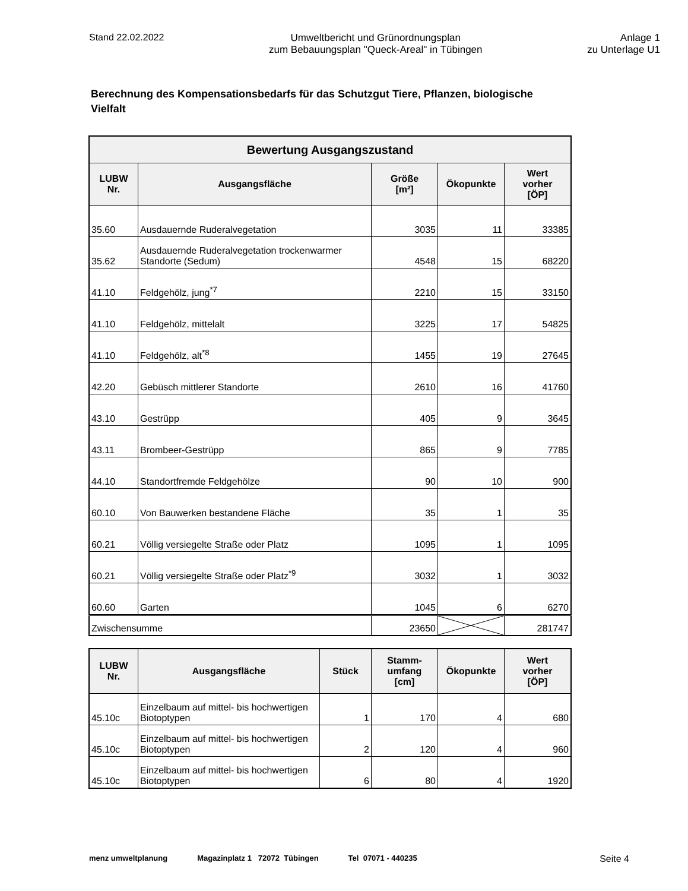Stand 22.02.2022 Umweltbericht und Grünordnungsplan
zum Bebauungsplan "Queck-Areal" in Tübingen
Anlage 1
zu Unterlage U1
Berechnung des Kompensationsbedarfs für das Schutzgut Tiere, Pflanzen, biologische Vielfalt
| Bewertung Ausgangszustand | | | | |
| --- | --- | --- | --- | --- |
| LUBW Nr. | Ausgangsfläche | Größe [m²] | Ökopunkte | Wert vorher [ÖP] |
| 35.60 | Ausdauernde Ruderalvegetation | 3035 | 11 | 33385 |
| 35.62 | Ausdauernde Ruderalvegetation trockenwarmer Standorte (Sedum) | 4548 | 15 | 68220 |
| 41.10 | Feldgehölz, jung<sup>*7</sup> | 2210 | 15 | 33150 |
| 41.10 | Feldgehölz, mittelalt | 3225 | 17 | 54825 |
| 41.10 | Feldgehölz, alt<sup>*8</sup> | 1455 | 19 | 27645 |
| 42.20 | Gebüsch mittlerer Standorte | 2610 | 16 | 41760 |
| 43.10 | Gestrüpp | 405 | 9 | 3645 |
| 43.11 | Brombeer-Gestrüpp | 865 | 9 | 7785 |
| 44.10 | Standortfremde Feldgehölze | 90 | 10 | 900 |
| 60.10 | Von Bauwerken bestandene Fläche | 35 | 1 | 35 |
| 60.21 | Völlig versiegelte Straße oder Platz | 1095 | 1 | 1095 |
| 60.21 | Völlig versiegelte Straße oder Platz<sup>*9</sup> | 3032 | 1 | 3032 |
| 60.60 | Garten | 1045 | 6 | 6270 |
| Zwischensumme | | 23650 | | 281747 |
| LUBW Nr. | Ausgangsfläche | Stück | Stamm- umfang [cm] | Ökopunkte | Wert vorher [ÖP] |
| --- | --- | --- | --- | --- | --- |
| 45.10c | Einzelbaum auf mittel- bis hochwertigen Biotoptypen | 1 | 170 | 4 | 680 |
| 45.10c | Einzelbaum auf mittel- bis hochwertigen Biotoptypen | 2 | 120 | 4 | 960 |
| 45.10c | Einzelbaum auf mittel- bis hochwertigen Biotoptypen | 6 | 80 | 4 | 1920 |
menz umweltplanung Magazinplatz 1 72072 Tübingen Tel 07071 - 440235 Seite 4